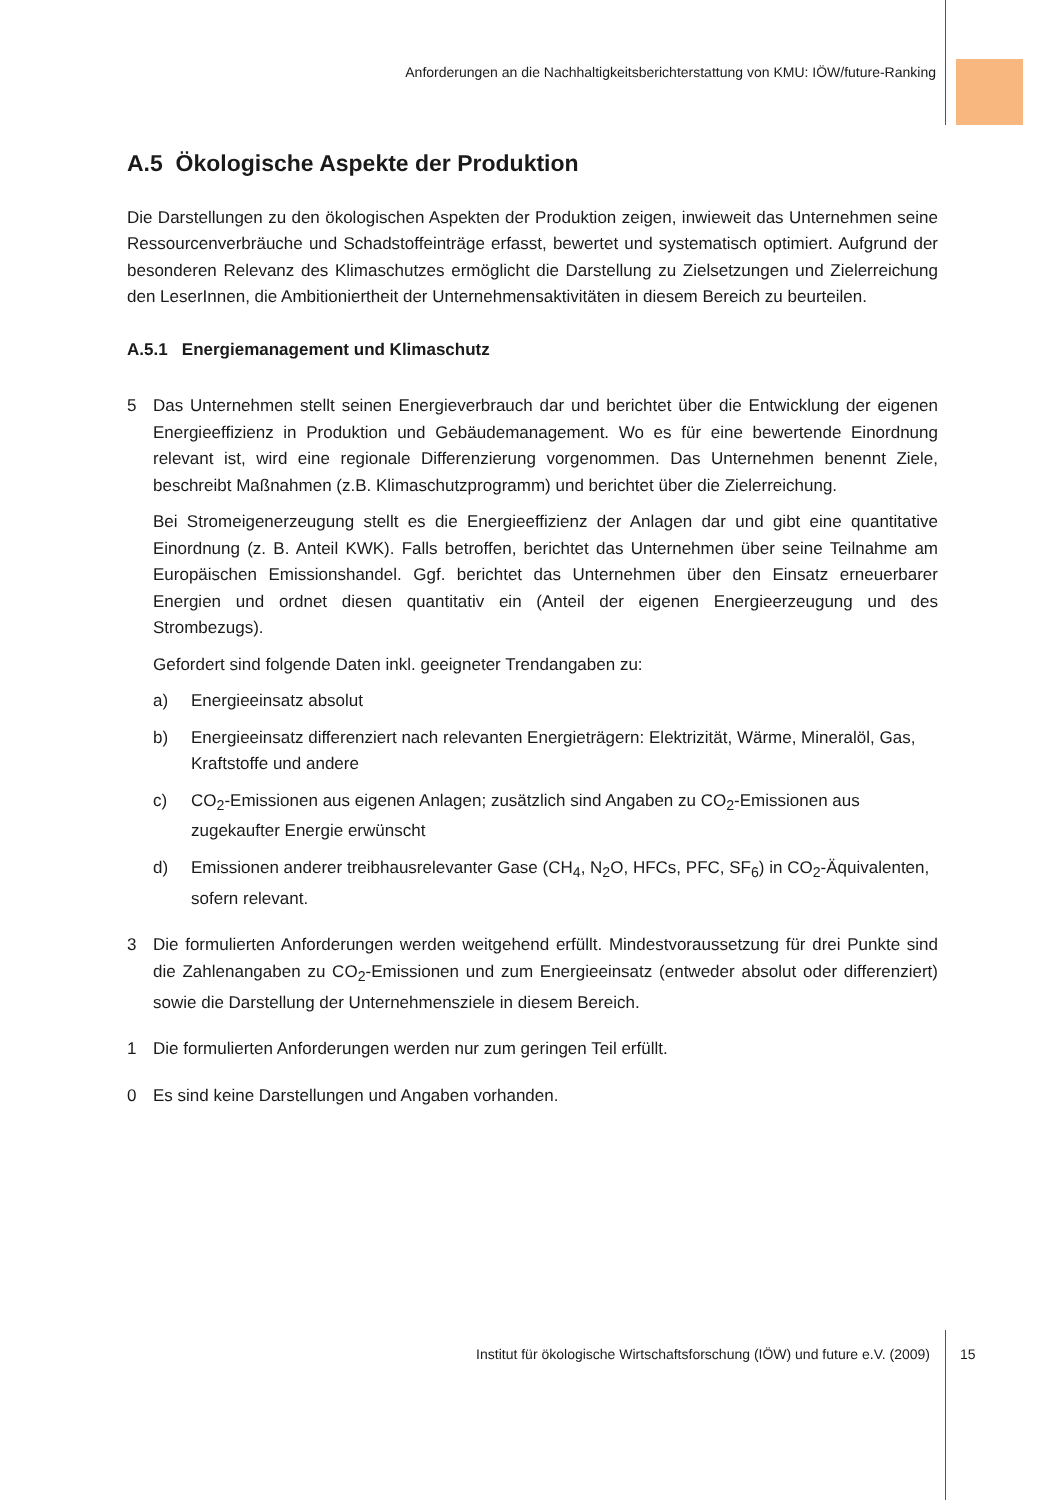Anforderungen an die Nachhaltigkeitsberichterstattung von KMU: IÖW/future-Ranking
A.5 Ökologische Aspekte der Produktion
Die Darstellungen zu den ökologischen Aspekten der Produktion zeigen, inwieweit das Unternehmen seine Ressourcenverbräuche und Schadstoffeinträge erfasst, bewertet und systematisch optimiert. Aufgrund der besonderen Relevanz des Klimaschutzes ermöglicht die Darstellung zu Zielsetzungen und Zielerreichung den LeserInnen, die Ambitioniertheit der Unternehmensaktivitäten in diesem Bereich zu beurteilen.
A.5.1 Energiemanagement und Klimaschutz
5 Das Unternehmen stellt seinen Energieverbrauch dar und berichtet über die Entwicklung der eigenen Energieeffizienz in Produktion und Gebäudemanagement. Wo es für eine bewertende Einordnung relevant ist, wird eine regionale Differenzierung vorgenommen. Das Unternehmen benennt Ziele, beschreibt Maßnahmen (z.B. Klimaschutzprogramm) und berichtet über die Zielerreichung.
Bei Stromeigenerzeugung stellt es die Energieeffizienz der Anlagen dar und gibt eine quantitative Einordnung (z. B. Anteil KWK). Falls betroffen, berichtet das Unternehmen über seine Teilnahme am Europäischen Emissionshandel. Ggf. berichtet das Unternehmen über den Einsatz erneuerbarer Energien und ordnet diesen quantitativ ein (Anteil der eigenen Energieerzeugung und des Strombezugs).
Gefordert sind folgende Daten inkl. geeigneter Trendangaben zu:
a) Energieeinsatz absolut
b) Energieeinsatz differenziert nach relevanten Energieträgern: Elektrizität, Wärme, Mineralöl, Gas, Kraftstoffe und andere
c) CO<sub>2</sub>-Emissionen aus eigenen Anlagen; zusätzlich sind Angaben zu CO<sub>2</sub>-Emissionen aus zugekaufter Energie erwünscht
d) Emissionen anderer treibhausrelevanter Gase (CH<sub>4</sub>, N<sub>2</sub>O, HFCs, PFC, SF<sub>6</sub>) in CO<sub>2</sub>-Äquivalenten, sofern relevant.
3 Die formulierten Anforderungen werden weitgehend erfüllt. Mindestvoraussetzung für drei Punkte sind die Zahlenangaben zu CO<sub>2</sub>-Emissionen und zum Energieeinsatz (entweder absolut oder differenziert) sowie die Darstellung der Unternehmensziele in diesem Bereich.
1 Die formulierten Anforderungen werden nur zum geringen Teil erfüllt.
0 Es sind keine Darstellungen und Angaben vorhanden.
Institut für ökologische Wirtschaftsforschung (IÖW) und future e.V. (2009) 15